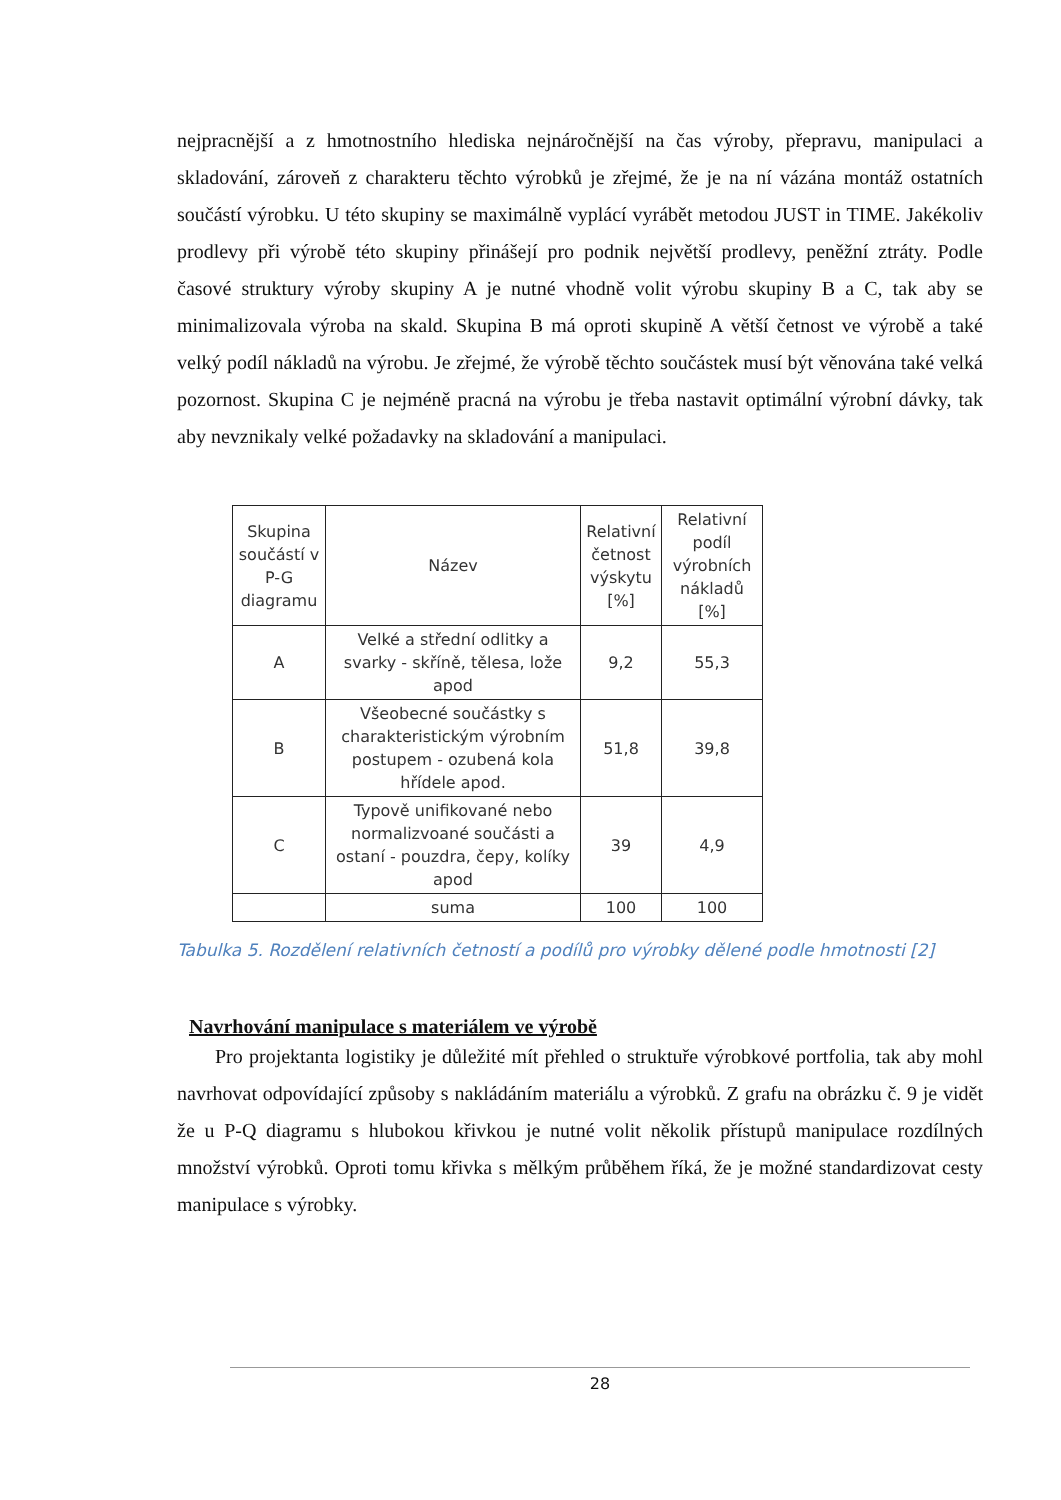nejpracnější a z hmotnostního hlediska nejnáročnější na čas výroby, přepravu, manipulaci a skladování, zároveň z charakteru těchto výrobků je zřejmé, že je na ní vázána montáž ostatních součástí výrobku. U této skupiny se maximálně vyplácí vyrábět metodou JUST in TIME. Jakékoliv prodlevy při výrobě této skupiny přinášejí pro podnik největší prodlevy, peněžní ztráty. Podle časové struktury výroby skupiny A je nutné vhodně volit výrobu skupiny B a C, tak aby se minimalizovala výroba na skald. Skupina B má oproti skupině A větší četnost ve výrobě a také velký podíl nákladů na výrobu. Je zřejmé, že výrobě těchto součástek musí být věnována také velká pozornost. Skupina C je nejméně pracná na výrobu je třeba nastavit optimální výrobní dávky, tak aby nevznikaly velké požadavky na skladování a manipulaci.
| Skupina součástí v P-G diagramu | Název | Relativní četnost výskytu [%] | Relativní podíl výrobních nákladů [%] |
| --- | --- | --- | --- |
| A | Velké a střední odlitky a svarky - skříně, tělesa, lože apod | 9,2 | 55,3 |
| B | Všeobecné součástky s charakteristickým výrobním postupem - ozubená kola hřídele apod. | 51,8 | 39,8 |
| C | Typově unifikované nebo normalizvoané součásti a ostaní - pouzdra, čepy, kolíky apod | 39 | 4,9 |
| | suma | 100 | 100 |
Tabulka 5. Rozdělení relativních četností a podílů pro výrobky dělené podle hmotnosti [2]
Navrhování manipulace s materiálem ve výrobě
Pro projektanta logistiky je důležité mít přehled o struktuře výrobkové portfolia, tak aby mohl navrhovat odpovídající způsoby s nakládáním materiálu a výrobků. Z grafu na obrázku č. 9 je vidět že u P-Q diagramu s hlubokou křivkou je nutné volit několik přístupů manipulace rozdílných množství výrobků. Oproti tomu křivka s mělkým průběhem říká, že je možné standardizovat cesty manipulace s výrobky.
28